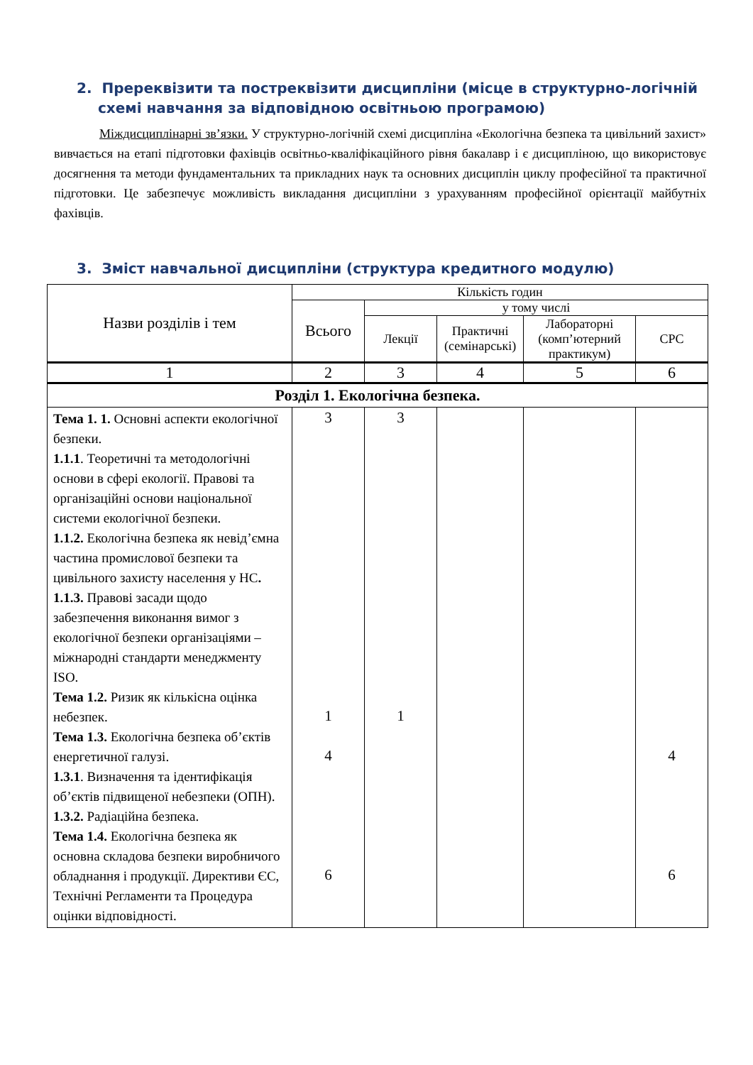2. Пререквізити та постреквізити дисципліни (місце в структурно-логічній схемі навчання за відповідною освітньою програмою)
Міждисциплінарні зв’язки. У структурно-логічній схемі дисципліна «Екологічна безпека та цивільний захист» вивчається на етапі підготовки фахівців освітньо-кваліфікаційного рівня бакалавр і є дисципліною, що використовує досягнення та методи фундаментальних та прикладних наук та основних дисциплін циклу професійної та практичної підготовки. Це забезпечує можливість викладання дисципліни з урахуванням професійної орієнтації майбутніх фахівців.
3. Зміст навчальної дисципліни (структура кредитного модулю)
| Назви розділів і тем | Кількість годин | | | | |
| --- | --- | --- | --- | --- | --- |
| | Всього | у тому числі | | | |
| | | Лекції | Практичні (семінарські) | Лабораторні (комп’ютерний практикум) | СРС |
| 1 | 2 | 3 | 4 | 5 | 6 |
| Розділ 1. Екологічна безпека. | | | | | |
| Тема 1. 1. Основні аспекти екологічної безпеки. 1.1.1 . Теоретичні та методологічні основи в сфері екології. Правові та організаційні основи національної системи екологічної безпеки. 1.1.2. Екологічна безпека як невід’ємна частина промислової безпеки та цивільного захисту населення у НС . 1.1.3. Правові засади щодо забезпечення виконання вимог з екологічної безпеки організаціями – міжнародні стандарти менеджменту ISO. Тема 1.2. Ризик як кількісна оцінка небезпек. Тема 1.3. Екологічна безпека об’єктів енергетичної галузі. 1.3.1 . Визначення та ідентифікація об’єктів підвищеної небезпеки (ОПН). 1.3.2. Радіаційна безпека. Тема 1.4. Екологічна безпека як основна складова безпеки виробничого обладнання і продукції. Директиви ЄС, Технічні Регламенти та Процедура оцінки відповідності. | 3 1 4 6 | 3 1 | | | 4 6 |